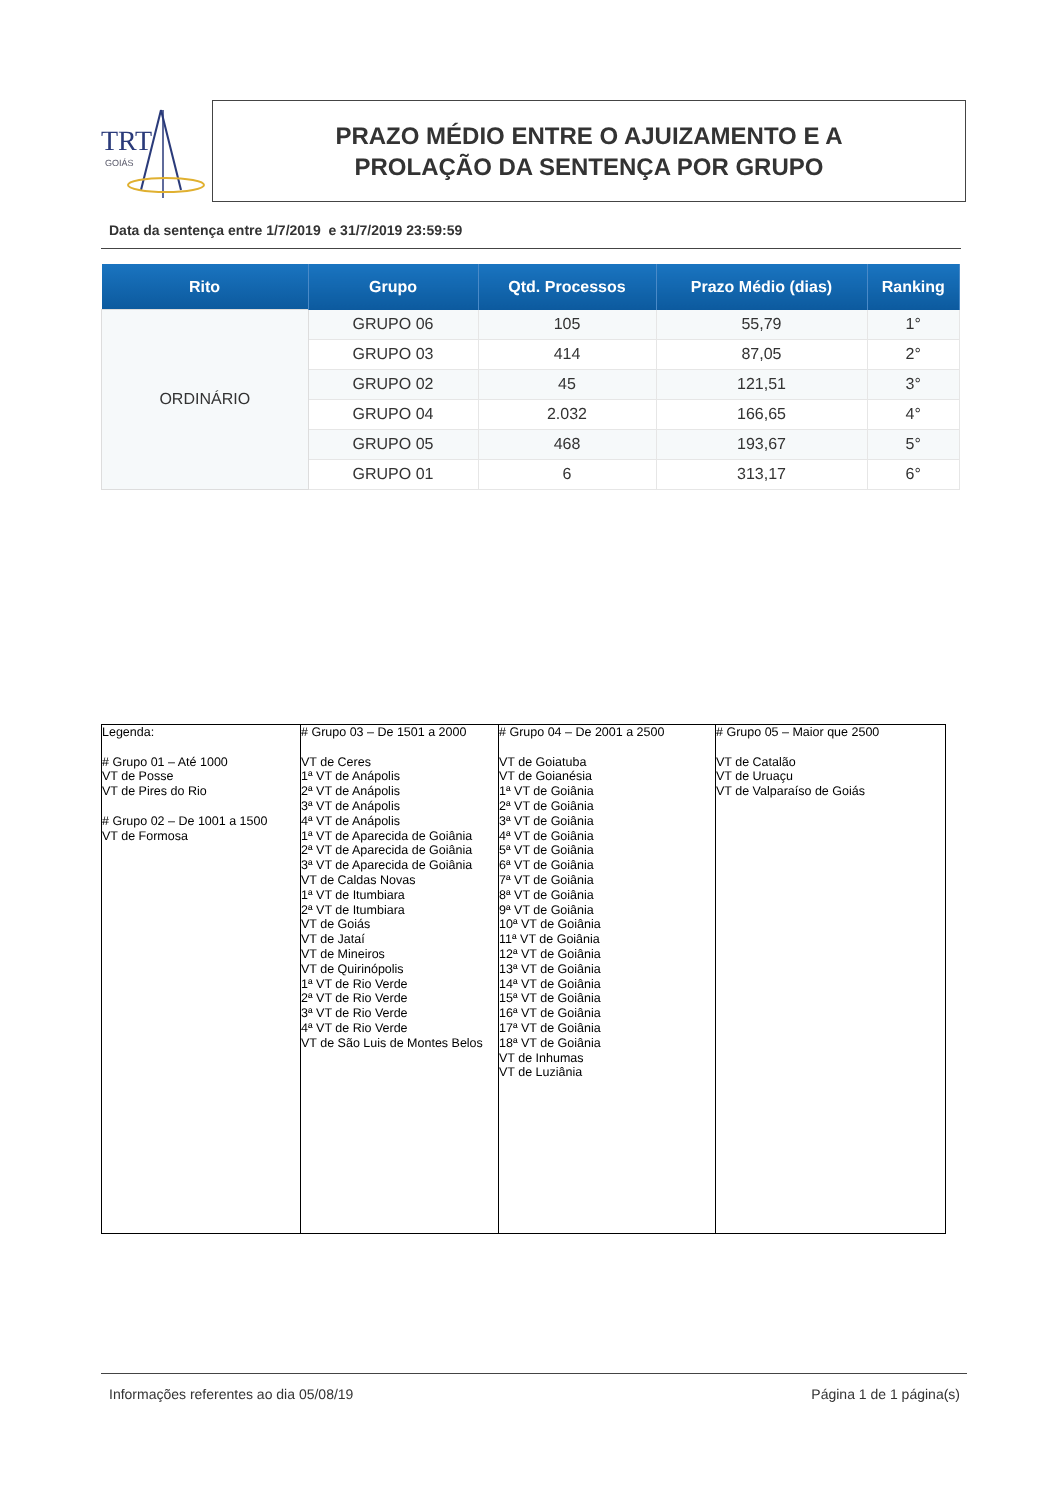TRT
GOIÁS
PRAZO MÉDIO ENTRE O AJUIZAMENTO E A
PROLAÇÃO DA SENTENÇA POR GRUPO
Data da sentença entre 1/7/2019 e 31/7/2019 23:59:59
| Rito | Grupo | Qtd. Processos | Prazo Médio (dias) | Ranking |
| --- | --- | --- | --- | --- |
| ORDINÁRIO | GRUPO 06 | 105 | 55,79 | 1° |
| | GRUPO 03 | 414 | 87,05 | 2° |
| | GRUPO 02 | 45 | 121,51 | 3° |
| | GRUPO 04 | 2.032 | 166,65 | 4° |
| | GRUPO 05 | 468 | 193,67 | 5° |
| | GRUPO 01 | 6 | 313,17 | 6° |
| Legenda: # Grupo 01 – Até 1000 VT de Posse VT de Pires do Rio # Grupo 02 – De 1001 a 1500 VT de Formosa | # Grupo 03 – De 1501 a 2000 VT de Ceres 1ª VT de Anápolis 2ª VT de Anápolis 3ª VT de Anápolis 4ª VT de Anápolis 1ª VT de Aparecida de Goiânia 2ª VT de Aparecida de Goiânia 3ª VT de Aparecida de Goiânia VT de Caldas Novas 1ª VT de Itumbiara 2ª VT de Itumbiara VT de Goiás VT de Jataí VT de Mineiros VT de Quirinópolis 1ª VT de Rio Verde 2ª VT de Rio Verde 3ª VT de Rio Verde 4ª VT de Rio Verde VT de São Luis de Montes Belos | # Grupo 04 – De 2001 a 2500 VT de Goiatuba VT de Goianésia 1ª VT de Goiânia 2ª VT de Goiânia 3ª VT de Goiânia 4ª VT de Goiânia 5ª VT de Goiânia 6ª VT de Goiânia 7ª VT de Goiânia 8ª VT de Goiânia 9ª VT de Goiânia 10ª VT de Goiânia 11ª VT de Goiânia 12ª VT de Goiânia 13ª VT de Goiânia 14ª VT de Goiânia 15ª VT de Goiânia 16ª VT de Goiânia 17ª VT de Goiânia 18ª VT de Goiânia VT de Inhumas VT de Luziânia | # Grupo 05 – Maior que 2500 VT de Catalão VT de Uruaçu VT de Valparaíso de Goiás |
Informações referentes ao dia 05/08/19
Página 1 de 1 página(s)